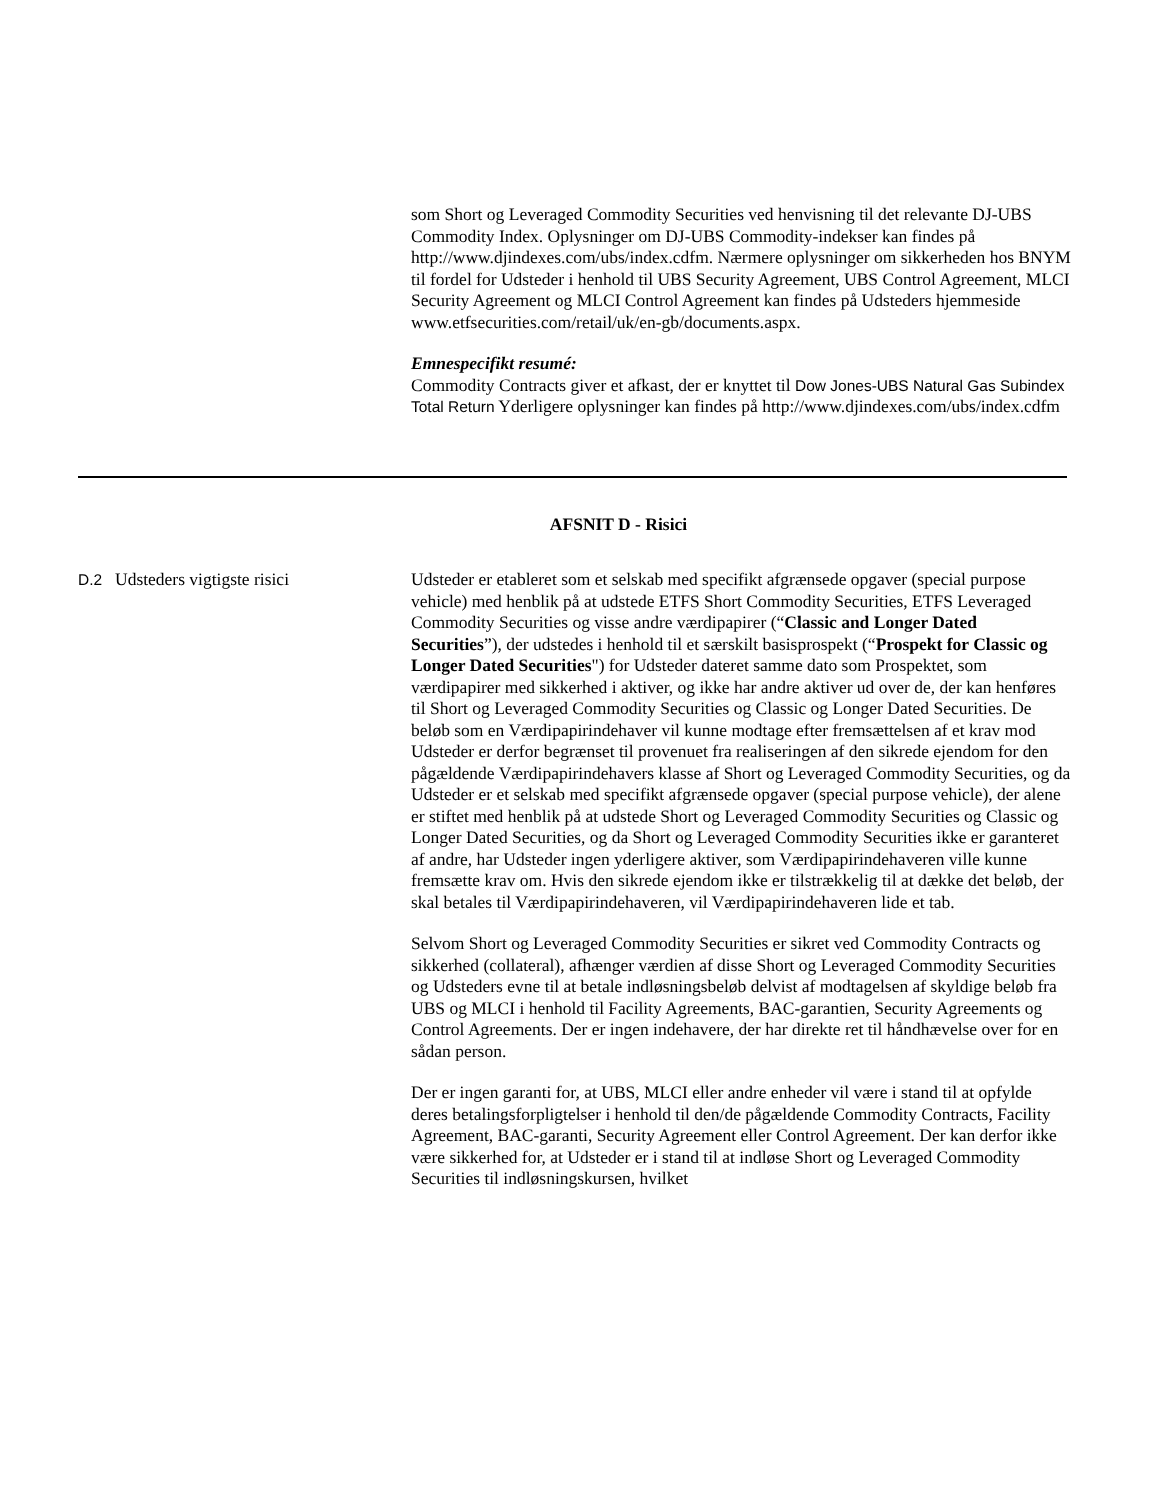som Short og Leveraged Commodity Securities ved henvisning til det relevante DJ-UBS Commodity Index. Oplysninger om DJ-UBS Commodity-indekser kan findes på http://www.djindexes.com/ubs/index.cdfm. Nærmere oplysninger om sikkerheden hos BNYM til fordel for Udsteder i henhold til UBS Security Agreement, UBS Control Agreement, MLCI Security Agreement og MLCI Control Agreement kan findes på Udsteders hjemmeside www.etfsecurities.com/retail/uk/en-gb/documents.aspx.
Emnespecifikt resumé:
Commodity Contracts giver et afkast, der er knyttet til Dow Jones-UBS Natural Gas Subindex Total Return Yderligere oplysninger kan findes på http://www.djindexes.com/ubs/index.cdfm
AFSNIT D - Risici
D.2 Udsteders vigtigste risici Udsteder er etableret som et selskab med specifikt afgrænsede opgaver (special purpose vehicle) med henblik på at udstede ETFS Short Commodity Securities, ETFS Leveraged Commodity Securities og visse andre værdipapirer (“Classic and Longer Dated Securities”), der udstedes i henhold til et særskilt basisprospekt (“Prospekt for Classic og Longer Dated Securities") for Udsteder dateret samme dato som Prospektet, som værdipapirer med sikkerhed i aktiver, og ikke har andre aktiver ud over de, der kan henføres til Short og Leveraged Commodity Securities og Classic og Longer Dated Securities. De beløb som en Værdipapirindehaver vil kunne modtage efter fremsættelsen af et krav mod Udsteder er derfor begrænset til provenuet fra realiseringen af den sikrede ejendom for den pågældende Værdipapirindehavers klasse af Short og Leveraged Commodity Securities, og da Udsteder er et selskab med specifikt afgrænsede opgaver (special purpose vehicle), der alene er stiftet med henblik på at udstede Short og Leveraged Commodity Securities og Classic og Longer Dated Securities, og da Short og Leveraged Commodity Securities ikke er garanteret af andre, har Udsteder ingen yderligere aktiver, som Værdipapirindehaveren ville kunne fremsætte krav om. Hvis den sikrede ejendom ikke er tilstrækkelig til at dække det beløb, der skal betales til Værdipapirindehaveren, vil Værdipapirindehaveren lide et tab.
Selvom Short og Leveraged Commodity Securities er sikret ved Commodity Contracts og sikkerhed (collateral), afhænger værdien af disse Short og Leveraged Commodity Securities og Udsteders evne til at betale indløsningsbeløb delvist af modtagelsen af skyldige beløb fra UBS og MLCI i henhold til Facility Agreements, BAC-garantien, Security Agreements og Control Agreements. Der er ingen indehavere, der har direkte ret til håndhævelse over for en sådan person.
Der er ingen garanti for, at UBS, MLCI eller andre enheder vil være i stand til at opfylde deres betalingsforpligtelser i henhold til den/de pågældende Commodity Contracts, Facility Agreement, BAC-garanti, Security Agreement eller Control Agreement. Der kan derfor ikke være sikkerhed for, at Udsteder er i stand til at indløse Short og Leveraged Commodity Securities til indløsningskursen, hvilket